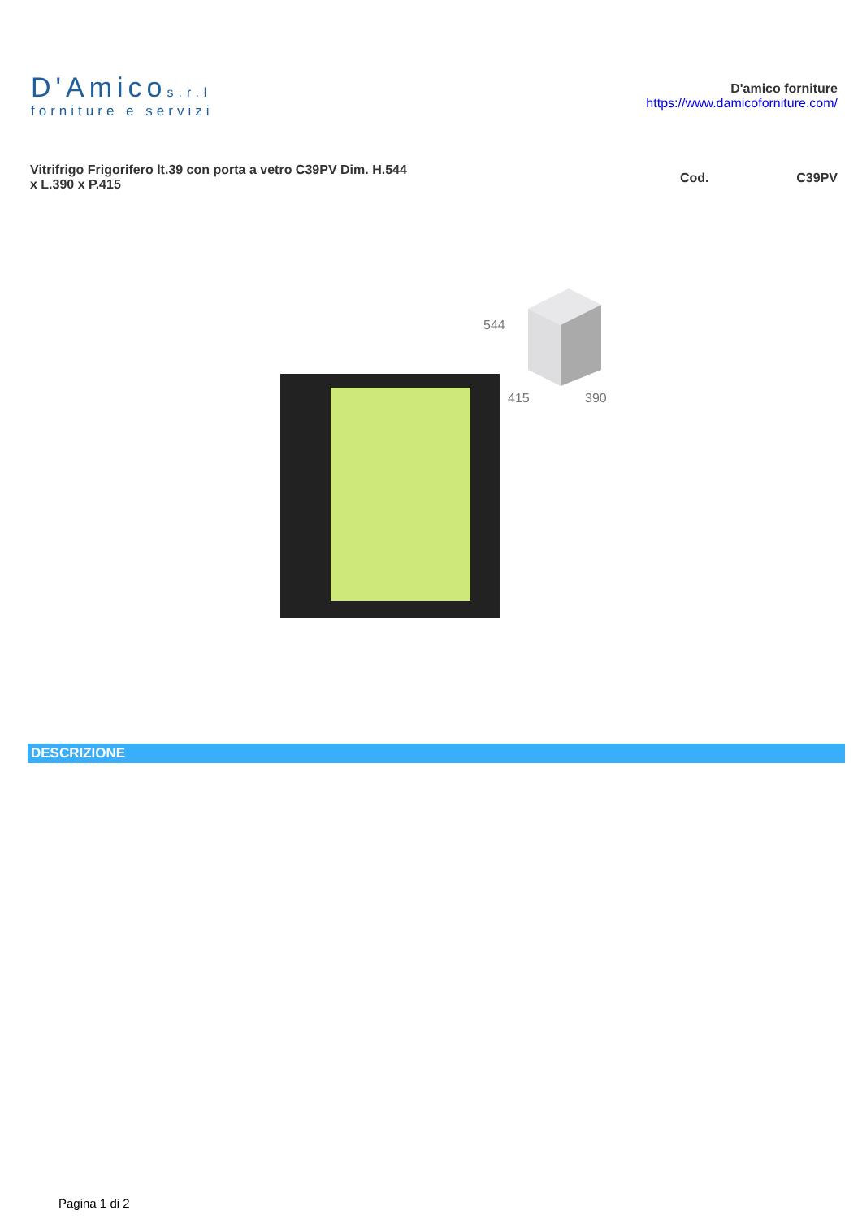D'Amicos.r.l
forniture e servizi
D'amico forniture
https://www.damicoforniture.com/
Vitrifrigo Frigorifero lt.39 con porta a vetro C39PV Dim. H.544 x L.390 x P.415
Cod. C39PV
544
415
390
DESCRIZIONE
Pagina 1 di 2